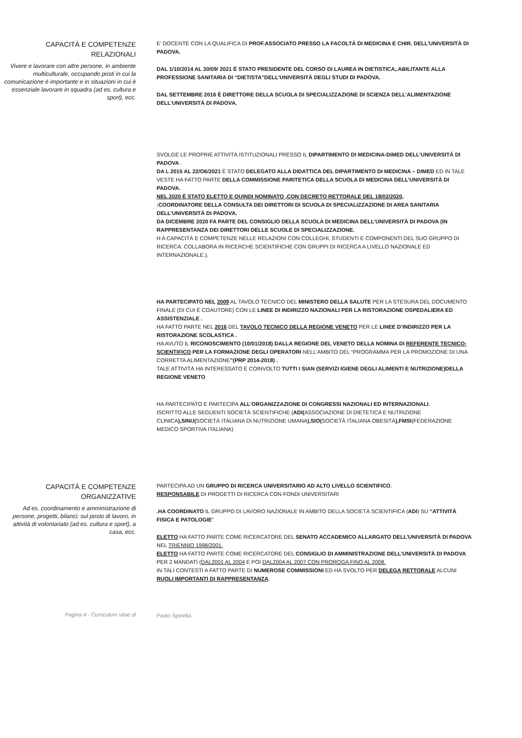CAPACITÀ E COMPETENZE RELAZIONALI
Vivere e lavorare con altre persone, in ambiente multiculturale, occupando posti in cui la comunicazione è importante e in situazioni in cui è essenziale lavorare in squadra (ad es. cultura e sport), ecc.
E’ DOCENTE CON LA QUALIFICA DI PROF.ASSOCIATO PRESSO LA FACOLTÀ DI MEDICINA E CHIR. DELL’UNIVERSITÀ DI PADOVA.
DAL 1/10/2014 AL 30/09/ 2021 È STATO PRESIDENTE DEL CORSO DI LAUREA IN DIETISTICA,.ABILITANTE ALLA PROFESSIONE SANITARIA DI “DIETISTA”DELL’UNIVERSITÀ DEGLI STUDI DI PADOVA.
DAL SETTEMBRE 2016 È DIRETTORE DELLA SCUOLA DI SPECIALIZZAZIONE DI SCIENZA DELL’ALIMENTAZIONE DELL’UNIVERSITÀ DI PADOVA.
SVOLGE LE PROPRIE ATTIVITÀ ISTITUZIONALI PRESSO IL DIPARTIMENTO DI MEDICINA-DIMED DELL’UNIVERSITÀ DI PADOVA .
DA L 2015 AL 22/O6/2021 È STATO DELEGATO ALLA DIDATTICA DEL DIPARTIMENTO DI MEDICINA – DIMED ED IN TALE VESTE HA FATTO PARTE DELLA COMMISSIONE PARITETICA DELLA SCUOLA DI MEDICINA DELL’UNIVERSITÀ DI PADOVA.
NEL 2020 È STATO ELETTO E QUINDI NOMINATO ,CON DECRETO RETTORALE DEL 18/02/2020,
:COORDINATORE DELLA CONSULTA DEI DIRETTORI DI SCUOLA DI SPECIALIZZAZIONE DI AREA SANITARIA DELL’UNIVERSITÀ DI PADOVA.
DA DICEMBRE 2020 FA PARTE DEL CONSIGLIO DELLA SCUOLA DI MEDICINA DELL’UNIVERSITÀ DI PADOVA (IN RAPPRESENTANZA DEI DIRETTORI DELLE SCUOLE DI SPECIALIZZAZIONE.
H A CAPACITÀ E COMPETENZE NELLE RELAZIONI CON COLLEGHI, STUDENTI E COMPONENTI DEL SUO GRUPPO DI RICERCA. COLLABORA IN RICERCHE SCIENTIFICHE CON GRUPPI DI RICERCA A LIVELLO NAZIONALE ED INTERNAZIONALE.).
HA PARTECIPATO NEL 2009 AL TAVOLO TECNICO DEL MINISTERO DELLA SALUTE PER LA STESURA DEL DOCUMENTO FINALE (DI CUI È COAUTORE) CON LE LINEE DI INDIRIZZO NAZIONALI PER LA RISTORAZIONE OSPEDALIERA ED ASSISTENZIALE .
HA FATTO PARTE NEL 2016 DEL TAVOLO TECNICO DELLA REGIONE VENETO PER LE LINEE D’INDIRIZZO PER LA RISTORAZIONE SCOLASTICA .
HA AVUTO IL RICONOSCIMENTO (10/01/2018) DALLA REGIONE DEL VENETO DELLA NOMINA DI REFERENTE TECNICO-SCIENTIFICO PER LA FORMAZIONE DEGLI OPERATORI NELL’AMBITO DEL “PROGRAMMA PER LA PROMOZIONE DI UNA CORRETTA ALIMENTAZIONE”(PRP 2014-2018) .
TALE ATTIVITÀ HA INTERESSATO E COINVOLTO TUTTI I SIAN (SERVIZI IGIENE DEGLI ALIMENTI E NUTRIZIONE)DELLA REGIONE VENETO
HA PARTECIPATO E PARTECIPA ALL’ORGANIZZAZIONE DI CONGRESSI NAZIONALI ED INTERNAZIONALI.
ISCRITTO ALLE SEGUENTI SOCIETÀ SCIENTIFICHE (ADI(ASSOCIAZIONE DI DIETETICA E NUTRIZIONE CLINICA),SINU(SOCIETÀ ITALIANA DI NUTRIZIONE UMANA),SIO(SOCIETÀ ITALIANA OBESITÀ),FMSI(FEDERAZIONE MEDICO SPORTIVA ITALIANA)
CAPACITÀ E COMPETENZE ORGANIZZATIVE
Ad es. coordinamento e amministrazione di persone, progetti, bilanci; sul posto di lavoro, in attività di volontariato (ad es. cultura e sport), a casa, ecc.
PARTECIPA AD UN GRUPPO DI RICERCA UNIVERSITARIO AD ALTO LIVELLO SCIENTIFICO.
RESPONSABILE DI PROGETTI DI RICERCA CON FONDI UNIVERSITARI
.HA COORDINATO IL GRUPPO DI LAVORO NAZIONALE IN AMBITO DELLA SOCIETÀ SCIENTIFICA (ADI) SU “ATTIVITÀ FISICA E PATOLOGIE”
ELETTO HA FATTO PARTE COME RICERCATORE DEL SENATO ACCADEMICO ALLARGATO DELL’UNIVERSITÀ DI PADOVA NEL TRIENNIO 1998/2001.
ELETTO HA FATTO PARTE COME RICERCATORE DEL CONSIGLIO DI AMMINISTRAZIONE DELL’UNIVERSITÀ DI PADOVA PER 2 MANDATI (DAL2001 AL 2004 E POI DAL2004 AL 2007 CON PROROGA FINO AL 2008.
IN TALI CONTESTI A FATTO PARTE DI NUMEROSE COMMISSIONI ED HA SVOLTO PER DELEGA RETTORALE ALCUNI RUOLI IMPORTANTI DI RAPPRESENTANZA.
Pagina 4 - Curriculum vitae di
Paolo Spinella